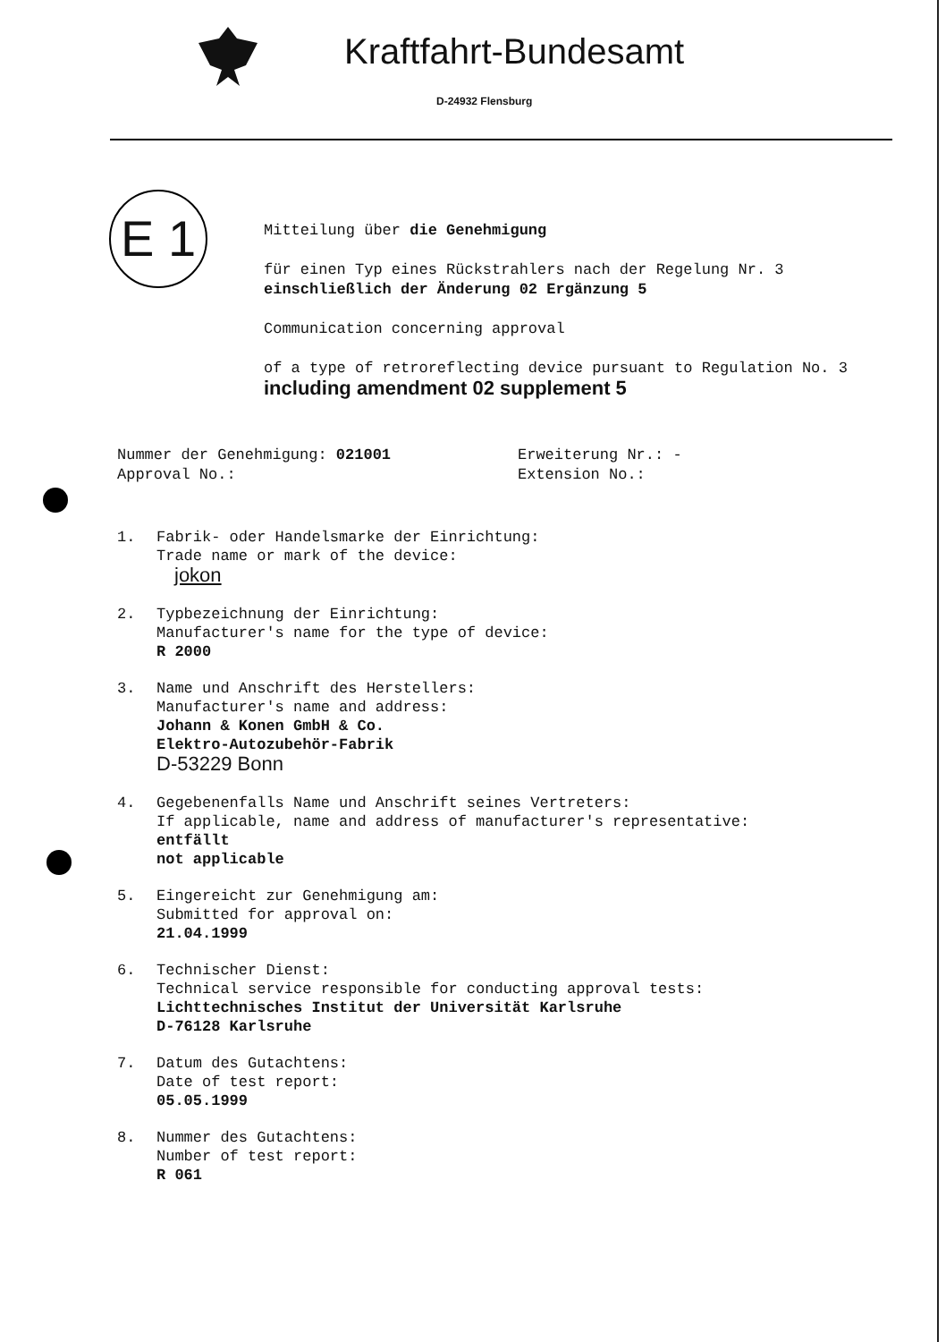Kraftfahrt-Bundesamt
D-24932 Flensburg
E 1
Mitteilung über die Genehmigung
für einen Typ eines Rückstrahlers nach der Regelung Nr. 3
einschließlich der Änderung 02 Ergänzung 5
Communication concerning approval
of a type of retroreflecting device pursuant to Regulation No. 3
including amendment 02 supplement 5
Nummer der Genehmigung: 021001
Approval No.:
Erweiterung Nr.: -
Extension No.:
1. Fabrik- oder Handelsmarke der Einrichtung:
Trade name or mark of the device:
jokon
2. Typbezeichnung der Einrichtung:
Manufacturer's name for the type of device:
R 2000
3. Name und Anschrift des Herstellers:
Manufacturer's name and address:
Johann & Konen GmbH & Co.
Elektro-Autozubehör-Fabrik
D-53229 Bonn
4. Gegebenenfalls Name und Anschrift seines Vertreters:
If applicable, name and address of manufacturer's representative:
entfällt
not applicable
5. Eingereicht zur Genehmigung am:
Submitted for approval on:
21.04.1999
6. Technischer Dienst:
Technical service responsible for conducting approval tests:
Lichttechnisches Institut der Universität Karlsruhe
D-76128 Karlsruhe
7. Datum des Gutachtens:
Date of test report:
05.05.1999
8. Nummer des Gutachtens:
Number of test report:
R 061